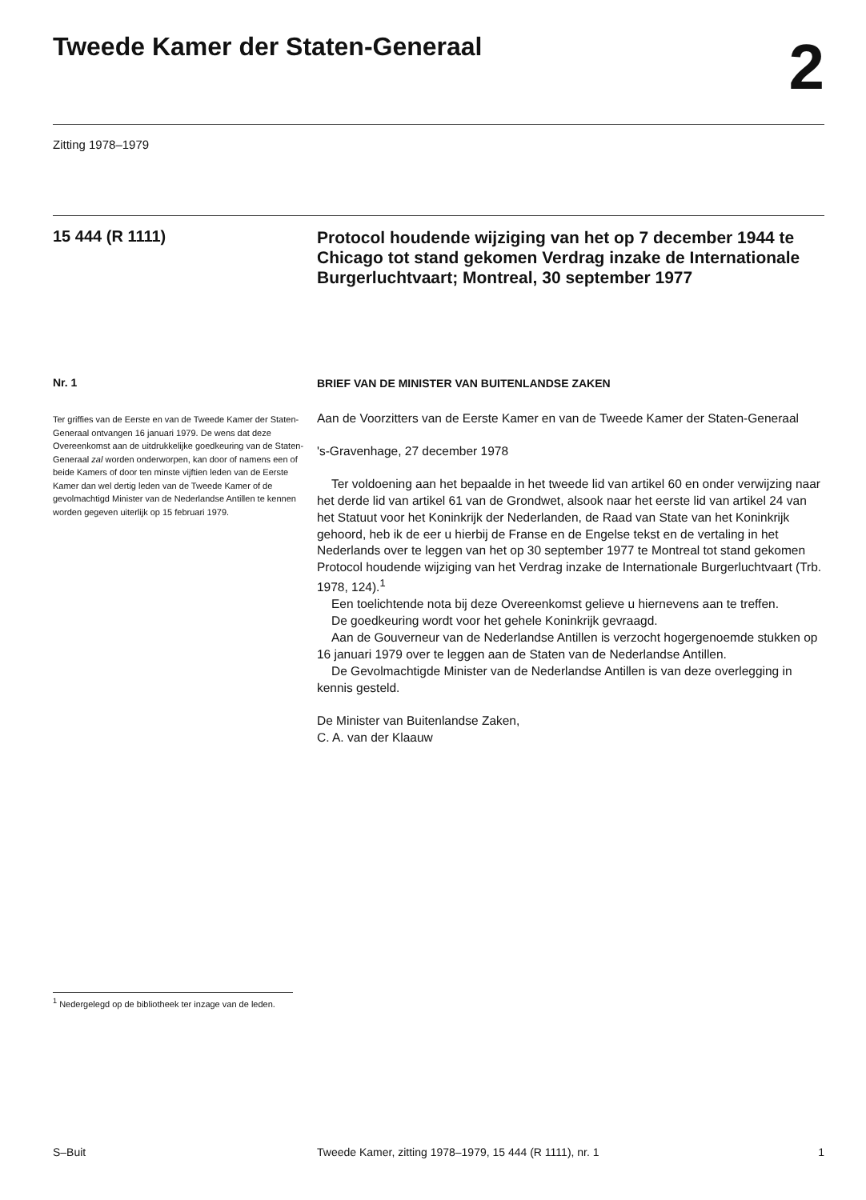Tweede Kamer der Staten-Generaal
2
Zitting 1978–1979
15 444 (R 1111)
Protocol houdende wijziging van het op 7 december 1944 te Chicago tot stand gekomen Verdrag inzake de Internationale Burgerluchtvaart; Montreal, 30 september 1977
Nr. 1
Ter griffies van de Eerste en van de Tweede Kamer der Staten-Generaal ontvangen 16 januari 1979. De wens dat deze Overeenkomst aan de uitdrukkelijke goedkeuring van de Staten-Generaal zal worden onderworpen, kan door of namens een of beide Kamers of door ten minste vijftien leden van de Eerste Kamer dan wel dertig leden van de Tweede Kamer of de gevolmachtigd Minister van de Nederlandse Antillen te kennen worden gegeven uiterlijk op 15 februari 1979.
BRIEF VAN DE MINISTER VAN BUITENLANDSE ZAKEN
Aan de Voorzitters van de Eerste Kamer en van de Tweede Kamer der Staten-Generaal
's-Gravenhage, 27 december 1978
Ter voldoening aan het bepaalde in het tweede lid van artikel 60 en onder verwijzing naar het derde lid van artikel 61 van de Grondwet, alsook naar het eerste lid van artikel 24 van het Statuut voor het Koninkrijk der Nederlanden, de Raad van State van het Koninkrijk gehoord, heb ik de eer u hierbij de Franse en de Engelse tekst en de vertaling in het Nederlands over te leggen van het op 30 september 1977 te Montreal tot stand gekomen Protocol houdende wijziging van het Verdrag inzake de Internationale Burgerluchtvaart (Trb. 1978, 124).<sup>1</sup>
Een toelichtende nota bij deze Overeenkomst gelieve u hiernevens aan te treffen.
De goedkeuring wordt voor het gehele Koninkrijk gevraagd.
Aan de Gouverneur van de Nederlandse Antillen is verzocht hogergenoemde stukken op 16 januari 1979 over te leggen aan de Staten van de Nederlandse Antillen.
De Gevolmachtigde Minister van de Nederlandse Antillen is van deze overlegging in kennis gesteld.
De Minister van Buitenlandse Zaken,
C. A. van der Klaauw
<sup>1</sup> Nedergelegd op de bibliotheek ter inzage van de leden.
S–Buit Tweede Kamer, zitting 1978–1979, 15 444 (R 1111), nr. 1 1